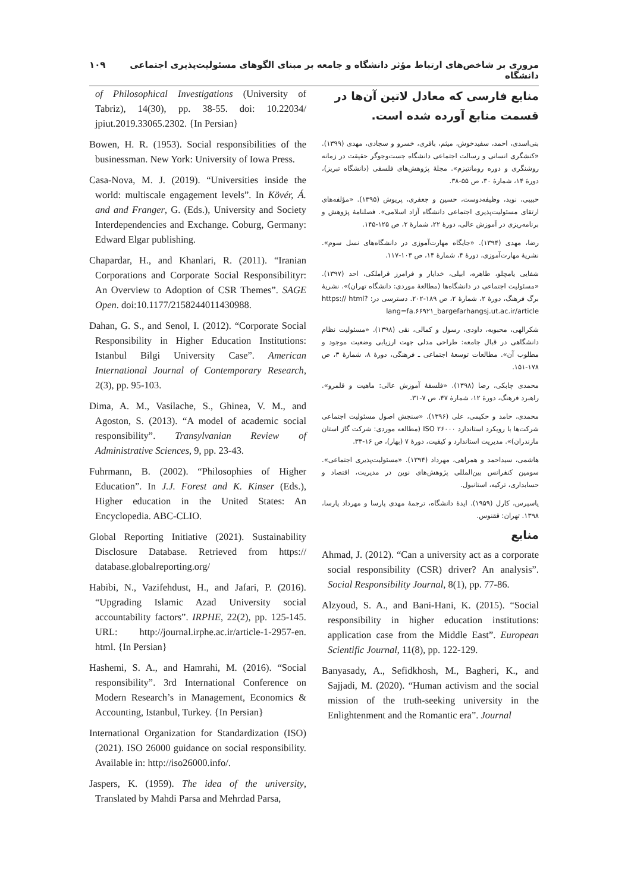۱۰۹ مروری بر شاخص‌های ارتباط مؤثر دانشگاه و جامعه بر مبنای الگوهای مسئولیت‌پذیری اجتماعی دانشگاه
of Philosophical Investigations (University of Tabriz), 14(30), pp. 38-55. doi: 10.22034/ jpiut.2019.33065.2302. {In Persian}
Bowen, H. R. (1953). Social responsibilities of the businessman. New York: University of Iowa Press.
Casa-Nova, M. J. (2019). “Universities inside the world: multiscale engagement levels”. In Kövér, Á. and and Franger, G. (Eds.), University and Society Interdependencies and Exchange. Coburg, Germany: Edward Elgar publishing.
Chapardar, H., and Khanlari, R. (2011). “Iranian Corporations and Corporate Social Responsibilityr: An Overview to Adoption of CSR Themes”. SAGE Open. doi:10.1177/2158244011430988.
Dahan, G. S., and Senol, I. (2012). “Corporate Social Responsibility in Higher Education Institutions: Istanbul Bilgi University Case”. American International Journal of Contemporary Research, 2(3), pp. 95-103.
Dima, A. M., Vasilache, S., Ghinea, V. M., and Agoston, S. (2013). “A model of academic social responsibility”. Transylvanian Review of Administrative Sciences, 9, pp. 23-43.
Fuhrmann, B. (2002). “Philosophies of Higher Education”. In J.J. Forest and K. Kinser (Eds.), Higher education in the United States: An Encyclopedia. ABC-CLIO.
Global Reporting Initiative (2021). Sustainability Disclosure Database. Retrieved from https:// database.globalreporting.org/
Habibi, N., Vazifehdust, H., and Jafari, P. (2016). “Upgrading Islamic Azad University social accountability factors”. IRPHE, 22(2), pp. 125-145. URL: http://journal.irphe.ac.ir/article-1-2957-en. html. {In Persian}
Hashemi, S. A., and Hamrahi, M. (2016). “Social responsibility”. 3rd International Conference on Modern Research’s in Management, Economics & Accounting, Istanbul, Turkey. {In Persian}
International Organization for Standardization (ISO) (2021). ISO 26000 guidance on social responsibility. Available in: http://iso26000.info/.
Jaspers, K. (1959). The idea of the university, Translated by Mahdi Parsa and Mehrdad Parsa,
منابع فارسی که معادل لاتین آن‌ها در قسمت منابع آورده شده است.
بنی‌اسدی، احمد، سفیدخوش، میثم، باقری، خسرو و سجادی، مهدی (۱۳۹۹). «کنشگری انسانی و رسالت اجتماعی دانشگاه جست‌وجوگر حقیقت در زمانه روشنگری و دوره رومانتیزم». مجلهٔ پژوهش‌های فلسفی (دانشگاه تبریز)، دورهٔ ۱۴، شمارهٔ ۳۰، ص ۵۵-۳۸.
حبیبی، نوید، وظیفه‌دوست، حسین و جعفری، پریوش (۱۳۹۵). «مؤلفه‌های ارتقای مسئولیت‌پذیری اجتماعی دانشگاه آزاد اسلامی». فصلنامهٔ پژوهش و برنامه‌ریزی در آموزش عالی، دورهٔ ۲۲، شمارهٔ ۲، ص ۱۲۵-۱۴۵.
رضا، مهدی (۱۳۹۴). «جایگاه مهارت‌آموزی در دانشگاه‌های نسل سوم». نشریهٔ مهارت‌آموزی، دورهٔ ۴، شمارهٔ ۱۴، ص ۱۰۳-۱۱۷.
شفایی یامچلو، طاهره، ابیلی، خدایار و فرامرز قراملکی، احد (۱۳۹۷). «مسئولیت اجتماعی در دانشگاه‌ها (مطالعهٔ موردی: دانشگاه تهران)». نشریهٔ برگ فرهنگ، دورهٔ ۲، شمارهٔ ۲، ص ۱۸۹-۲۰۲. دسترسی در: https:// html?lang=fa.۶۶۹۲۱_bargefarhangsj.ut.ac.ir/article
شکرالهی، محبوبه، داودی، رسول و کمالی، نقی (۱۳۹۸). «مسئولیت نظام دانشگاهی در قبال جامعه: طراحی مدلی جهت ارزیابی وضعیت موجود و مطلوب آن». مطالعات توسعهٔ اجتماعی ـ فرهنگی، دورهٔ ۸، شمارهٔ ۳، ص ۱۷۸-۱۵۱.
محمدی چابکی، رضا (۱۳۹۸). «فلسفهٔ آموزش عالی: ماهیت و قلمرو». راهبرد فرهنگ، دورهٔ ۱۲، شمارهٔ ۴۷، ص ۷-۳۱.
محمدی، حامد و حکیمی، علی (۱۳۹۶). «سنجش اصول مسئولیت اجتماعی شرکت‌ها با رویکرد استاندارد ISO ۲۶۰۰۰ (مطالعه موردی: شرکت گاز استان مازندران)». مدیریت استاندارد و کیفیت، دورهٔ ۷ (بهار)، ص ۱۶-۳۳.
هاشمی، سیداحمد و همراهی، مهرداد (۱۳۹۴). «مسئولیت‌پذیری اجتماعی». سومین کنفرانس بین‌المللی پژوهش‌های نوین در مدیریت، اقتصاد و حسابداری، ترکیه، استانبول.
یاسپرس، کارل (۱۹۵۹). ایدهٔ دانشگاه، ترجمهٔ مهدی پارسا و مهرداد پارسا، ۱۳۹۸. تهران: ققنوس.
منابع
Ahmad, J. (2012). “Can a university act as a corporate social responsibility (CSR) driver? An analysis”. Social Responsibility Journal, 8(1), pp. 77-86.
Alzyoud, S. A., and Bani-Hani, K. (2015). “Social responsibility in higher education institutions: application case from the Middle East”. European Scientific Journal, 11(8), pp. 122-129.
Banyasady, A., Sefidkhosh, M., Bagheri, K., and Sajjadi, M. (2020). “Human activism and the social mission of the truth-seeking university in the Enlightenment and the Romantic era”. Journal